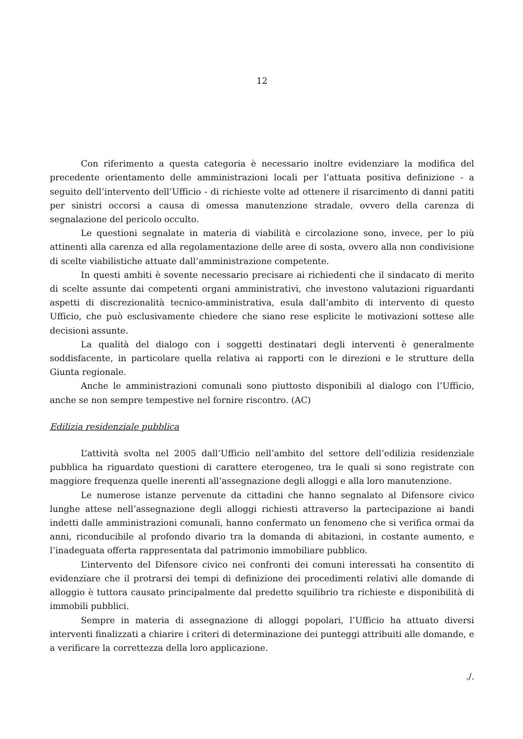12
Con riferimento a questa categoria è necessario inoltre evidenziare la modifica del precedente orientamento delle amministrazioni locali per l’attuata positiva definizione - a seguito dell’intervento dell’Ufficio - di richieste volte ad ottenere il risarcimento di danni patiti per sinistri occorsi a causa di omessa manutenzione stradale, ovvero della carenza di segnalazione del pericolo occulto.
Le questioni segnalate in materia di viabilità e circolazione sono, invece, per lo più attinenti alla carenza ed alla regolamentazione delle aree di sosta, ovvero alla non condivisione di scelte viabilistiche attuate dall’amministrazione competente.
In questi ambiti è sovente necessario precisare ai richiedenti che il sindacato di merito di scelte assunte dai competenti organi amministrativi, che investono valutazioni riguardanti aspetti di discrezionalità tecnico-amministrativa, esula dall’ambito di intervento di questo Ufficio, che può esclusivamente chiedere che siano rese esplicite le motivazioni sottese alle decisioni assunte.
La qualità del dialogo con i soggetti destinatari degli interventi è generalmente soddisfacente, in particolare quella relativa ai rapporti con le direzioni e le strutture della Giunta regionale.
Anche le amministrazioni comunali sono piuttosto disponibili al dialogo con l’Ufficio, anche se non sempre tempestive nel fornire riscontro. (AC)
Edilizia residenziale pubblica
L’attività svolta nel 2005 dall’Ufficio nell’ambito del settore dell’edilizia residenziale pubblica ha riguardato questioni di carattere eterogeneo, tra le quali si sono registrate con maggiore frequenza quelle inerenti all’assegnazione degli alloggi e alla loro manutenzione.
Le numerose istanze pervenute da cittadini che hanno segnalato al Difensore civico lunghe attese nell’assegnazione degli alloggi richiesti attraverso la partecipazione ai bandi indetti dalle amministrazioni comunali, hanno confermato un fenomeno che si verifica ormai da anni, riconducibile al profondo divario tra la domanda di abitazioni, in costante aumento, e l’inadeguata offerta rappresentata dal patrimonio immobiliare pubblico.
L’intervento del Difensore civico nei confronti dei comuni interessati ha consentito di evidenziare che il protrarsi dei tempi di definizione dei procedimenti relativi alle domande di alloggio è tuttora causato principalmente dal predetto squilibrio tra richieste e disponibilità di immobili pubblici.
Sempre in materia di assegnazione di alloggi popolari, l’Ufficio ha attuato diversi interventi finalizzati a chiarire i criteri di determinazione dei punteggi attribuiti alle domande, e a verificare la correttezza della loro applicazione.
./.